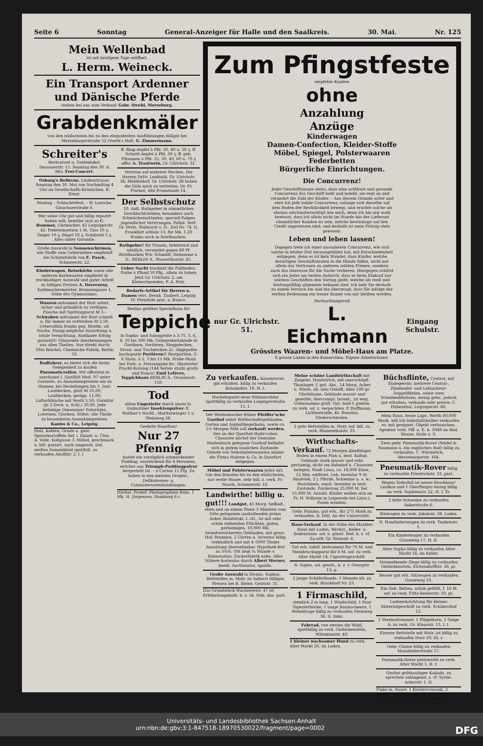Seite 6 Sonntag General-Anzeiger für Halle und den Saalkreis. 30. Mai. Nr. 125
Mein Wellenbad
ist mit heutigem Tage eröffnet.
L. Herm. Weineck.
Ein Transport Ardenner und Dänische Pferde
stehen bei uns zum Verkauf. Gebr. Strehl, Merseburg.
Grabdenkmäler
von den einfachsten bis zu den elegantesten Ausführungen billigst bei Merseburgerstraße 52 (Voeth's Hof). G. Zimmermann.
Schreiter's
Restaurant u. Gartenlokal, Dessauerstr. 11. Sonntag den 30. d. Mts. Frei-Concert.
Osborg's Bellevue, Lindenstrasse. Sonntag den 30. Mai von Nachmittag 4 Uhr an Gesellschafts-Kränzchen. R. Ernst.
Montag – Schlachtefest. – W. Loesche, Glauchaerstraße 6.
Wer seine Uhr gut und billig reparirt haben will, bemühe sich zu C. Hammer, Uhrmacher, 42 Leipzigerstr. 42. Federeinsetzen 1 M, Glas 10 ₰, Zeiger 10 ₰, Bügel 10 ₰, Schlüssel 5 ₰. Alles unter Garantie.
Große Auswahl in Sonnenschirmen, wie Stoffe zum Ueberziehen empfiehlt die Schirmfabrik von E. Pasch, Schmeerstr. 22.
Kinderwagen, Reisekörbe sowie alle anderen Korbwaaren empfiehlt in reichhaltiger Auswahl und guter Arbeit zu billigen Preisen A. Deverzeny, Korbmachermeister, Brunnengasse 1, Nähe des Gymnasiums.
Wanzen mitsammt der Brut sofort, sicher und gründlich zu vertilgen. Flasche mit Spritzapparat M 3.– Schwaben mitsammt der Brut schnell u. für immer zu vertreiben M 2.50. Ueberallhin franko geg. Briefm. od. Nachn. Einzig mögliche Ausrottung u. totale Vernichtung. Radikaler Erfolg garantirt! Glänzende Anerkennungen aus allen Theilen. Nur direkt durch Otto Reichel, Chemische Fabrik, Berlin 33.
Radfahrer, es bietet sich die beste Gelegenheit zu kaufen Pneumaticreifen. Wir offeriren in anerkannt I. Qualität Mod. 97 unter Garantie, zu Ausnahmepreisen um zu räumen, bei Bestellungen bis 5. Juni: Laufdecken, glatt M 10,00; Laufdecken, geripp. 11,00; Luftschläuche mit Ventil 5,50; Garnitur (je 2 Deck. u. Schl.) 30,00. Jede beliebige Dimension! Fahrräder, Laternen, Glocken, Sättel, alle Theile zu besonderen Ausnahmepreisen. Kaniss & Co., Leipzig.
Holz, Kohlen, Grude u. gute Speisekartoffeln lief. i. Einzel. u. Ctrn. A. Vode, Kuhgasse 3. Möbel, geschmack. u. bill. garnirt, auch umgearb. Daf. weißes Damenkleid spottbill. zu verkaufen Adolfstr. 2, I. l.
ff. Ring-Aepfel à Pfd. 50, 40 u. 30 ₰, ff. Schnitt-Aepfel à Pfd. 30 ₰, ff. geb. Pflaumen à Pfd. 25, 30, 40, 60 u. 70 ₰ offer. A. Trautwein, Gr. Ulrichstr. 31.
Verreise auf mehrere Wochen. Die Herren DrDr. Leidhold, Gr. Ulrichstr. 36, Middeldorf, Gr. Ulrichstr. 26 haben die Güte mich zu vertreten. Dr. Fr. Fischer, Alte Promenade 14.
Der Selbstschutz 10. Aufl. Rathgeber in sämmtlichen Geschlechtsleiden, besonders auch Schwächezuständen, speciell Folgen jugendlicher Verirrungen. Pollut. Verf. Dr. Perle, Stabsarzt a. D., Zeil Nr. 74, II, Frankfurt a/Main 13, für Mk. 1,20 franko auch in Briefmarken.
Rathgeber! für Frauen, belehrend und nützlich, versendet gegen 60 Pf. Briefmarken Ww. Schmidt, Hebamme a. D., BERLIN S., Wasserthorstr. 45.
Ueber Nacht trocknet die Fußboden-Farbe à Pfund 50 Pfg., allein zu haben Jetzt Gr. Ulrichstr. 2, am Kleinschmieden. F. A. Patz.
Bedarfs-Artikel für Herren u. Damen vers. Bernh. Taubert, Leipzig IV. Preisliste grat. u. franco.
Berlins größtes Specialhaus für
Teppiche
in Sopha- und Salongröße à 3,75, 5, 6, 8, 10 bis 500 Mk. Gelegenheitskäufe in Gardinen, Portièren, Steppdecken, Divan- und Tischdecken 2c. Abgepaßte hochaparte Portièren!! Restpartien, 2–8 Shals, à 2, 3 bis 15 Mk. Probe-Shals bei Farb- u. Preisangabe frc. Illustrirter Pracht-Katalog (144 Seiten stark) gratis und franco! Emil Lefèvre, Teppichhaus BERLIN S., Oranienstr. 158.
Tod
allem Ungeziefer durch unser la. Dalmatiner Insektenpulver. E. Walther's Nachf., Moritzzwinger 1 u. Steinweg 26.
Geehrte Hausfrau!
Nur 27 Pfennig
kostet ein vorzüglich schmeckender Pudding, ausreichend für 4 Personen, welcher aus Triumph-Puddingpulver hergestellt ist. – à Carton 15 Pfg. Zu haben in den meisten Drogen-, Delikatessen- u. Colonialwaarenhandlungen.
Höchst. Probef. Photographien Brim. 1 Mk. H. Jörgensen, Hamburg 6 c.
Zum Pfingstfeste
empfehle Kunden
ohne
Anzahlung
Anzüge
Kinderwagen
Damen-Confection, Kleider-Stoffe
Möbel, Spiegel, Polsterwaaren
Federbetten
Bürgerliche Einrichtungen.
Die Concurrenz!
Jeder Geschäftsmann weiss, dass eine achtbare und gesunde Concurrenz das Geschäft hebt und belebt; sie regt an und vermehrt die Zahl der Käufer. – Aus diesem Grunde achte und ehre ich jede solide Concurrenz, solange sich dieselbe auf dem Boden der Rechtlichkeit bewegt, und erachte solche als ebenso existenzberechtigt wie mich, denn ich bin mir wohl bewusst, dass ich allein nicht im Stande bin der Lieferant sämmtlicher Kunden zu sein, welche heutzutage auf den Credit angewiesen sind, und deshalb ist mein Prinzip stets gewesen:
Leben und leben lassen!
Dagegen trete ich einer unsauberen Concurrenz, wie sich solche in letzter Zeit herausgebildet hat, mit Entschiedenheit entgegen, denn es ist kein Wunder, dass Käufer, welche derartigen Geschäftsleuten in die Hände fallen, nicht nur allein das Vertrauen zu anderen soliden Firmen, sondern auch das Interesse für die Sache verlieren. Hiergegen schützt sich ein Jeder am besten dadurch, dass er beim Einkauf nur solchen Geschäften den Vorzug giebt, welche als reell und leistungsfähig allgemein bekannt sind. Ich lade Sie deshalb zu einem Versuch ein und bin überzeugt, dass Sie infolge der reellen Bedienung ein treuer Kunde von mir bleiben werden.
Hochachtungsvoll
nur Gr. Ulrichstr. 51. L. Eichmann Eingang Schulstr.
Grösstes Waaren- und Möbel-Haus am Platze.
6 grosse Läden in den Kaisersälen. Eigene Arbeitsräume.
Zu verkaufen. Kissenrover, gut erhalten, billig zu verkaufen Bahnhofstr. 19, H. I.
Hochelegante neue Nähmaschine spottbillig zu verkaufen Leipzigerstraße 11, I.
Der Weidenbacher früher Pfeiffer'sche Gasthof nebst Wirthschaftsgebäuden, Garten und Asphaltkegelbahn, sowie ca. 1½ Morgen Feld soll verkauft werden. Der an der Querfurt-Halle'schen Chaussee nächst der Domaine Weidenbach gelegene Gasthof befindet sich in gutem baulichen Zustande. Gebote von Selbstinteressenten nimmt die Firma Wahren & Co. in Querfurt entgegen.
Möbel und Polsterwaaren jeder Art, von den feinsten bis zu den einfachsten, nur reelle Waare, sehr bill. z. verk. Fr. Noack, Schmeerstr. 18.
Landwirthe! billig u. gut!!! Landgut, 45 Morg. tiefkult., eben und an einem Plane 3 Minuten vom Orte gelegenen aushaltenden prima Acker, Bonitätskl. I.–III., ist mit sehr schön stehenden Früchten, guten, geräumigen, 10,000 Mk. brandversicherten Gebäuden, mit gross. Hof, Brunnen, 2 Gärten u. Inventar billig verkäuflich und mit 4–5000 Thaler Anzahlung übernehmbar. Hypothek fest zu 3¾%. Ort liegt ¼ Stunde v. Bahnstation. Zuckerfabrik nahe. Alles Nähere kostenlos durch Albert Werner, beeid. Auctionator, Apolda.
Große Auswahl in Divans, Sophas, Bettstellen m. Matr. zu äußerst billigen Preisen bei R. Bieler, Geiststr. 31.
Das Grundstück Wuchererstr. 47 ist Erbtheilungshalb. b. z. vk. Näh. das. part.
Meine schöne Landwirthschaft mit Ziegelei, Handstrich, mit unerschöpfl. Thonlager, f. gut. Abs., 54 Morg. Acker u. Wiese, all. ums Gehöft, über 100 gr. Obstbäume, Gebäude massiv und gewölbt, übercompl. Invent., ist weg. Uebernahme größ. Gut. bald f. preisw. zu verk. od. z. verpachten. P. Hoffmann, Lichtenwalde, Kr. Bunzlau, Niederschlesien.
2 gute Bettstellen m. Matr. sof. bill. zu verk. Blumenthalstr. 23.
Wirthschafts-Verkauf. 72 Morgen kleefähiger Boden in einem Plan u. best. Kultur, Gebäude stark massiv und sehr geräumig, dicht am Bahnhof u. Chaussee belegen, Stadt Lissa, ca. 16,000 Einw., 12 Min. entfernt. Leb. Inventar 9 St. Rindvieh, 2 j. Pferde, Schweine u. s. w.; Maschinen, sonst. Inventar in best. Zustande. Forderung 25,000 M. bei 15,000 M. Anzahl. Käufer wollen sich an Fr. H. Wilhelm in Leiperode bei Lissa i. Posen wenden.
Gebr. Pianino, gut erh., für 275 Mark zu verkaufen. B. Döll, An der Universität.
Haus-Verkauf. In der Nähe des Marktes Haus mit Laden, Werkst., Keller- u. Bodenräum. sof. u. günst. Bed. b. z. vf. Zu erfr. Gr. Steinstr. 6.
Gut erh. tafelf. Instrument für 70 M. und Steinbruckapparat für 8 M. sof. zu verk. Alter Markt 14, Cigarrengeschäft.
N. Sopha, sol. gearb., b. z. v. Georgstr. 13, p.
2 junge Schäferhunde, 5 Monate alt, zu verk. Bruckdorf Nr. 23.
1 Firmaschild, ziemlich 2 m lang, 1 Windschild, 1 Paar Tapezierböcke, 1 lange Baumscheere, 1 Möbeltrage billig zu verkaufen Steinweg 36, II. links.
Fahrrad, von zweien die Wahl, spottbillig zu verk. Giebichenstein, Wittekindstr. 40.
1 kleiner wachsamer Hund zu verk. Alter Markt 20, im Laden.
Büchsflinte, Central, mit Einlegerohr, mehrere Central-, Zündnadel- und Lefaucheur-Doppelflinten, sowie zwei Scheibenbüchsen, wenig gebr., jedoch gut erhalten, verkaufe sehr preisw. C. Hübenthal, Leipzigerstr. 86.
Mein Haus, beste Lage, Werth 80,000 Mark, will ich todesfallshalber verkaufen ev. mit geeignet. Objekt vertauschen. Agenten verb. Off. u. E. b. 5949 an Rud. Mosse, Halle a. S.
Zwei gebr. Pneumatik-Rover (Seidel & Naumann u. ein englisches Rad) billig zu verkaufen. C. Wurmstich, Merseburgerstr. 164.
Pneumatik-Rover billig zu verkaufen Friedrichstr. 33, part.
Wegen Todesfall ist neues Brockhaus' Lexikon und 1 Oberfteiger-Anzug billig zu verk. Sophienstr. 22, H. 1 Tr.
2 fette Schweine zu verkaufen Ankerstraße 6.
Sitzwagen zu verk. Jakobstr. 38, Laden.
N. Handleiterwagen zu verk. Taubenstr. 5.
Ein Kinderwagen zu verkaufen Graseweg 17, H. II.
Altes Sopha billig zu verkaufen Alter Markt 16, im Keller.
Neumelkende Ziege billig zu verkaufen Giebichenstein, Eichendorffstr. 38, pt.
Besser gut erh. Sitzwagen zu verkaufen Graseweg 10.
Ein Geb. Betten, schön gefüllt, f. 16 M sof. zu verk. Fritz-Reuterstr. 10, pt.
Ladeneinrichtung für kleines Materialgeschäft zu verk. Schülershof 12.
1 Vereinstrommel, 1 Flügelhorn, 1 Geige b. zu verk. Gr. Klausstr. 15, I. l.
Eiserne Bettstelle mit Matr. ist billig zu verkaufen Harz 29, III. r.
Gebr. Chaise billig zu verkaufen Mansfelderstraße 57.
Pneumatik-Rover preiswerth zu verk. Alter Markt 1, II. r.
Großer gelbhaubiger Kakadu, zu sprechen anfangend, z. vf. Syrbe, Ackerstr. 1, II.
Finke m. Bauer, 1 Kleiderschrank, 2 Divans, 1 Geb. Betten zu verkaufen Gr. Wallstraße 48, I. Händler verbeten!
Universitäts- und Landesbibliothek Sachsen-Anhalt
urn:nbn:de:gbv:3:1-847518-18970530022/fragment/page=0002 DFG